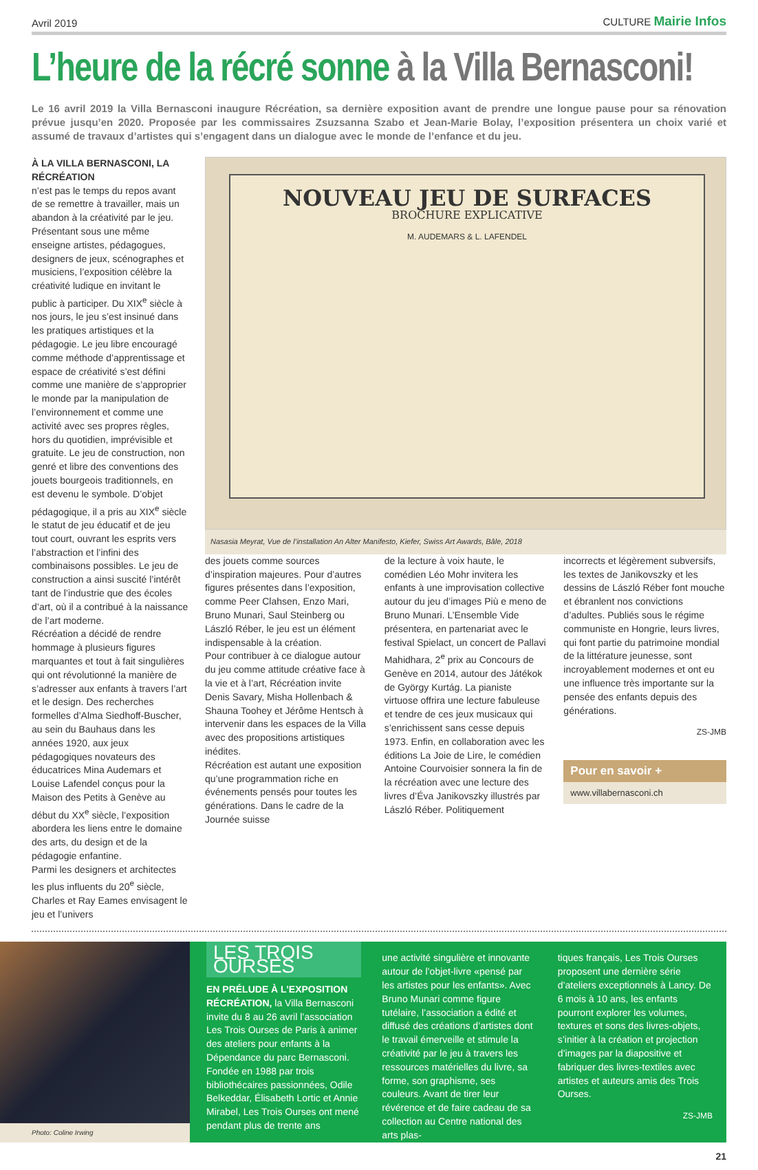Avril 2019 CULTURE Mairie Infos
L’heure de la récré sonne à la Villa Bernasconi!
Le 16 avril 2019 la Villa Bernasconi inaugure Récréation, sa dernière exposition avant de prendre une longue pause pour sa rénovation prévue jusqu’en 2020. Proposée par les commissaires Zsuzsanna Szabo et Jean-Marie Bolay, l’exposition présentera un choix varié et assumé de travaux d’artistes qui s’engagent dans un dialogue avec le monde de l’enfance et du jeu.
À LA VILLA BERNASCONI, LA RÉCRÉATION
n’est pas le temps du repos avant de se remettre à travailler, mais un abandon à la créativité par le jeu. Présentant sous une même enseigne artistes, pédagogues, designers de jeux, scénographes et musiciens, l’exposition célèbre la créativité ludique en invitant le public à participer. Du XIX<sup>e</sup> siècle à nos jours, le jeu s’est insinué dans les pratiques artistiques et la pédagogie. Le jeu libre encouragé comme méthode d’apprentissage et espace de créativité s’est défini comme une manière de s’approprier le monde par la manipulation de l’environnement et comme une activité avec ses propres règles, hors du quotidien, imprévisible et gratuite. Le jeu de construction, non genré et libre des conventions des jouets bourgeois traditionnels, en est devenu le symbole. D’objet pédagogique, il a pris au XIX<sup>e</sup> siècle le statut de jeu éducatif et de jeu tout court, ouvrant les esprits vers l’abstraction et l’infini des combinaisons possibles. Le jeu de construction a ainsi suscité l’intérêt tant de l’industrie que des écoles d’art, où il a contribué à la naissance de l’art moderne.
Récréation a décidé de rendre hommage à plusieurs figures marquantes et tout à fait singulières qui ont révolutionné la manière de s’adresser aux enfants à travers l’art et le design. Des recherches formelles d’Alma Siedhoff-Buscher, au sein du Bauhaus dans les années 1920, aux jeux pédagogiques novateurs des éducatrices Mina Audemars et Louise Lafendel conçus pour la Maison des Petits à Genève au début du XX<sup>e</sup> siècle, l’exposition abordera les liens entre le domaine des arts, du design et de la pédagogie enfantine.
Parmi les designers et architectes les plus influents du 20<sup>e</sup> siècle, Charles et Ray Eames envisagent le jeu et l’univers
NOUVEAU JEU DE SURFACES
BROCHURE EXPLICATIVE
M. AUDEMARS & L. LAFENDEL
Nasasia Meyrat, Vue de l’installation An Alter Manifesto, Kiefer, Swiss Art Awards, Bâle, 2018
des jouets comme sources d’inspiration majeures. Pour d’autres figures présentes dans l’exposition, comme Peer Clahsen, Enzo Mari, Bruno Munari, Saul Steinberg ou László Réber, le jeu est un élément indispensable à la création.
Pour contribuer à ce dialogue autour du jeu comme attitude créative face à la vie et à l’art, Récréation invite Denis Savary, Misha Hollenbach & Shauna Toohey et Jérôme Hentsch à intervenir dans les espaces de la Villa avec des propositions artistiques inédites.
Récréation est autant une exposition qu’une programmation riche en événements pensés pour toutes les générations. Dans le cadre de la Journée suisse
de la lecture à voix haute, le comédien Léo Mohr invitera les enfants à une improvisation collective autour du jeu d’images Più e meno de Bruno Munari. L’Ensemble Vide présentera, en partenariat avec le festival Spielact, un concert de Pallavi Mahidhara, 2<sup>e</sup> prix au Concours de Genève en 2014, autour des Játékok de György Kurtág. La pianiste virtuose offrira une lecture fabuleuse et tendre de ces jeux musicaux qui s’enrichissent sans cesse depuis 1973. Enfin, en collaboration avec les éditions La Joie de Lire, le comédien Antoine Courvoisier sonnera la fin de la récréation avec une lecture des livres d’Éva Janikovszky illustrés par László Réber. Politiquement
incorrects et légèrement subversifs, les textes de Janikovszky et les dessins de László Réber font mouche et ébranlent nos convictions d’adultes. Publiés sous le régime communiste en Hongrie, leurs livres, qui font partie du patrimoine mondial de la littérature jeunesse, sont incroyablement modernes et ont eu une influence très importante sur la pensée des enfants depuis des générations.
ZS-JMB
Pour en savoir +
www.villabernasconi.ch
Photo: Coline Irwing
LES TROIS OURSES
EN PRÉLUDE À L’EXPOSITION RÉCRÉATION, la Villa Bernasconi invite du 8 au 26 avril l’association Les Trois Ourses de Paris à animer des ateliers pour enfants à la Dépendance du parc Bernasconi. Fondée en 1988 par trois bibliothécaires passionnées, Odile Belkeddar, Élisabeth Lortic et Annie Mirabel, Les Trois Ourses ont mené pendant plus de trente ans
une activité singulière et innovante autour de l’objet-livre «pensé par les artistes pour les enfants». Avec Bruno Munari comme figure tutélaire, l’association a édité et diffusé des créations d’artistes dont le travail émerveille et stimule la créativité par le jeu à travers les ressources matérielles du livre, sa forme, son graphisme, ses couleurs. Avant de tirer leur révérence et de faire cadeau de sa collection au Centre national des arts plas-
tiques français, Les Trois Ourses proposent une dernière série d’ateliers exceptionnels à Lancy. De 6 mois à 10 ans, les enfants pourront explorer les volumes, textures et sons des livres-objets, s’initier à la création et projection d’images par la diapositive et fabriquer des livres-textiles avec artistes et auteurs amis des Trois Ourses.
ZS-JMB
21